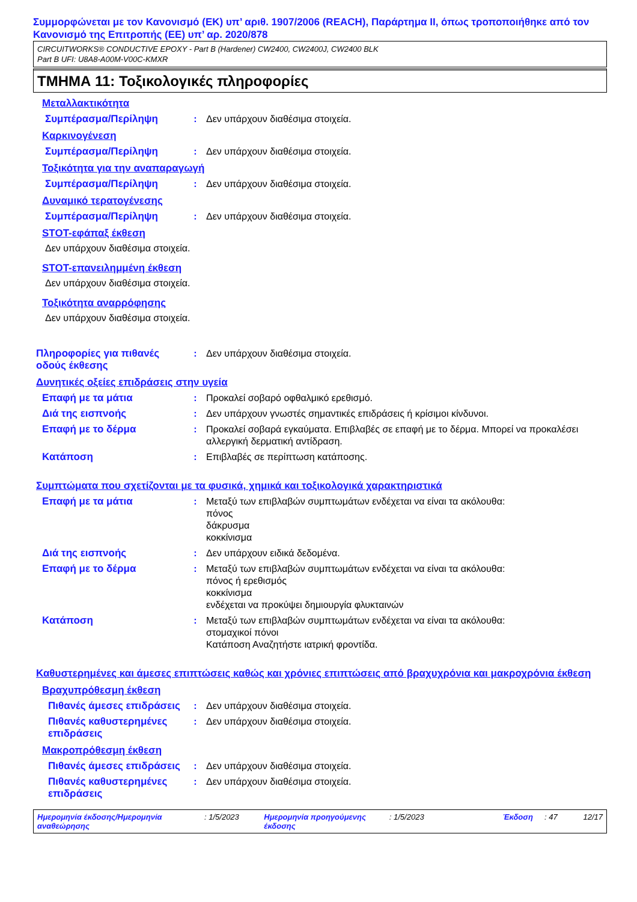Συμμορφώνεται με τον Κανονισμό (ΕΚ) υπ’ αριθ. 1907/2006 (REACH), Παράρτημα II, όπως τροποποιήθηκε από τον Κανονισμό της Επιτροπής (ΕΕ) υπ’ αρ. 2020/878
CIRCUITWORKS® CONDUCTIVE EPOXY - Part B (Hardener) CW2400, CW2400J, CW2400 BLK
Part B UFI: U8A8-A00M-V00C-KMXR
ΤΜΗΜΑ 11: Τοξικολογικές πληροφορίες
Μεταλλακτικότητα
Συμπέρασμα/Περίληψη : Δεν υπάρχουν διαθέσιμα στοιχεία.
Καρκινογένεση
Συμπέρασμα/Περίληψη : Δεν υπάρχουν διαθέσιμα στοιχεία.
Τοξικότητα για την αναπαραγωγή
Συμπέρασμα/Περίληψη : Δεν υπάρχουν διαθέσιμα στοιχεία.
Δυναμικό τερατογένεσης
Συμπέρασμα/Περίληψη : Δεν υπάρχουν διαθέσιμα στοιχεία.
STOT-εφάπαξ έκθεση
Δεν υπάρχουν διαθέσιμα στοιχεία.
STOT-επανειλημμένη έκθεση
Δεν υπάρχουν διαθέσιμα στοιχεία.
Τοξικότητα αναρρόφησης
Δεν υπάρχουν διαθέσιμα στοιχεία.
Πληροφορίες για πιθανές οδούς έκθεσης
: Δεν υπάρχουν διαθέσιμα στοιχεία.
Δυνητικές οξείες επιδράσεις στην υγεία
Επαφή με τα μάτια : Προκαλεί σοβαρό οφθαλμικό ερεθισμό.
Διά της εισπνοής : Δεν υπάρχουν γνωστές σημαντικές επιδράσεις ή κρίσιμοι κίνδυνοι.
Επαφή με το δέρμα : Προκαλεί σοβαρά εγκαύματα. Επιβλαβές σε επαφή με το δέρμα. Μπορεί να προκαλέσει αλλεργική δερματική αντίδραση.
Κατάποση : Επιβλαβές σε περίπτωση κατάποσης.
Συμπτώματα που σχετίζονται με τα φυσικά, χημικά και τοξικολογικά χαρακτηριστικά
Επαφή με τα μάτια : Μεταξύ των επιβλαβών συμπτωμάτων ενδέχεται να είναι τα ακόλουθα:
πόνος
δάκρυσμα
κοκκίνισμα
Διά της εισπνοής : Δεν υπάρχουν ειδικά δεδομένα.
Επαφή με το δέρμα : Μεταξύ των επιβλαβών συμπτωμάτων ενδέχεται να είναι τα ακόλουθα:
πόνος ή ερεθισμός
κοκκίνισμα
ενδέχεται να προκύψει δημιουργία φλυκταινών
Κατάποση : Μεταξύ των επιβλαβών συμπτωμάτων ενδέχεται να είναι τα ακόλουθα:
στομαχικοί πόνοι
Κατάποση Αναζητήστε ιατρική φροντίδα.
Καθυστερημένες και άμεσες επιπτώσεις καθώς και χρόνιες επιπτώσεις από βραχυχρόνια και μακροχρόνια έκθεση
Βραχυπρόθεσμη έκθεση
Πιθανές άμεσες επιδράσεις
: Δεν υπάρχουν διαθέσιμα στοιχεία.
Πιθανές καθυστερημένες επιδράσεις
: Δεν υπάρχουν διαθέσιμα στοιχεία.
Μακροπρόθεσμη έκθεση
Πιθανές άμεσες επιδράσεις
: Δεν υπάρχουν διαθέσιμα στοιχεία.
Πιθανές καθυστερημένες επιδράσεις
: Δεν υπάρχουν διαθέσιμα στοιχεία.
Ημερομηνία έκδοσης/Ημερομηνία αναθεώρησης
: 1/5/2023 Ημερομηνία προηγούμενης έκδοσης
: 1/5/2023 Έκδοση : 47 12/17